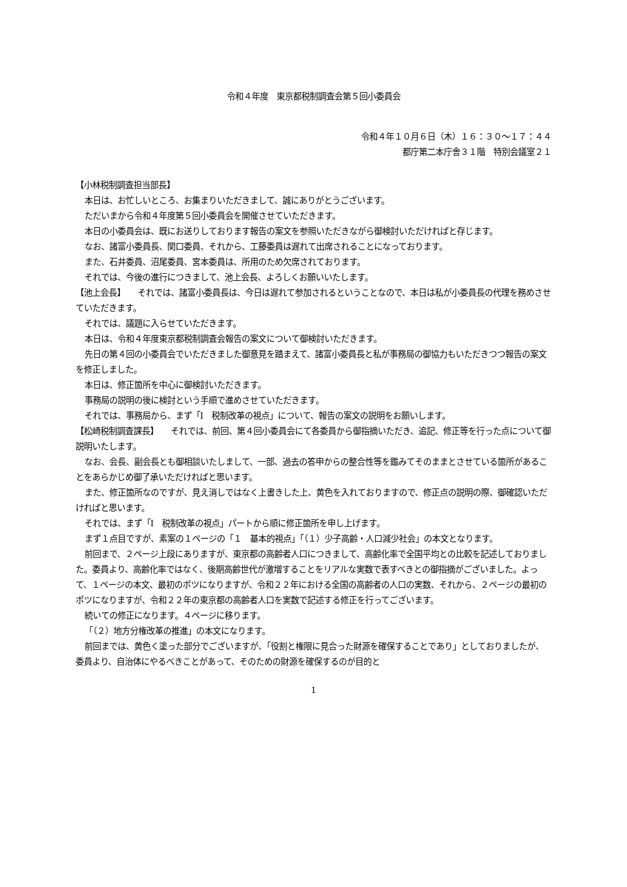令和４年度　東京都税制調査会第５回小委員会
令和４年１０月６日（木）１６：３０～１７：４４
都庁第二本庁舎３１階　特別会議室２１
【小林税制調査担当部長】
本日は、お忙しいところ、お集まりいただきまして、誠にありがとうございます。
ただいまから令和４年度第５回小委員会を開催させていただきます。
本日の小委員会は、既にお送りしております報告の案文を参照いただきながら御検討いただければと存じます。
なお、諸富小委員長、関口委員、それから、工藤委員は遅れて出席されることになっております。
また、石井委員、沼尾委員、宮本委員は、所用のため欠席されております。
それでは、今後の進行につきまして、池上会長、よろしくお願いいたします。
【池上会長】　　それでは、諸富小委員長は、今日は遅れて参加されるということなので、本日は私が小委員長の代理を務めさせていただきます。
それでは、議題に入らせていただきます。
本日は、令和４年度東京都税制調査会報告の案文について御検討いただきます。
先日の第４回の小委員会でいただきました御意見を踏まえて、諸富小委員長と私が事務局の御協力もいただきつつ報告の案文を修正しました。
本日は、修正箇所を中心に御検討いただきます。
事務局の説明の後に検討という手順で進めさせていただきます。
それでは、事務局から、まず「Ⅰ　税制改革の視点」について、報告の案文の説明をお願いします。
【松崎税制調査課長】　　それでは、前回、第４回小委員会にて各委員から御指摘いただき、追記、修正等を行った点について御説明いたします。
なお、会長、副会長とも御相談いたしまして、一部、過去の答申からの整合性等を鑑みてそのままとさせている箇所があることをあらかじめ御了承いただければと思います。
また、修正箇所なのですが、見え消しではなく上書きした上、黄色を入れておりますので、修正点の説明の際、御確認いただければと思います。
それでは、まず「Ⅰ　税制改革の視点」パートから順に修正箇所を申し上げます。
まず１点目ですが、素案の１ページの「１　基本的視点」「（１）少子高齢・人口減少社会」の本文となります。
前回まで、２ページ上段にありますが、東京都の高齢者人口につきまして、高齢化率で全国平均との比較を記述しておりました。委員より、高齢化率ではなく、後期高齢世代が激増することをリアルな実数で表すべきとの御指摘がございました。よって、１ページの本文、最初のポツになりますが、令和２２年における全国の高齢者の人口の実数、それから、２ページの最初のポツになりますが、令和２２年の東京都の高齢者人口を実数で記述する修正を行ってございます。
続いての修正になります。４ページに移ります。
「（２）地方分権改革の推進」の本文になります。
前回までは、黄色く塗った部分でございますが、「役割と権限に見合った財源を確保することであり」としておりましたが、委員より、自治体にやるべきことがあって、そのための財源を確保するのが目的と
1